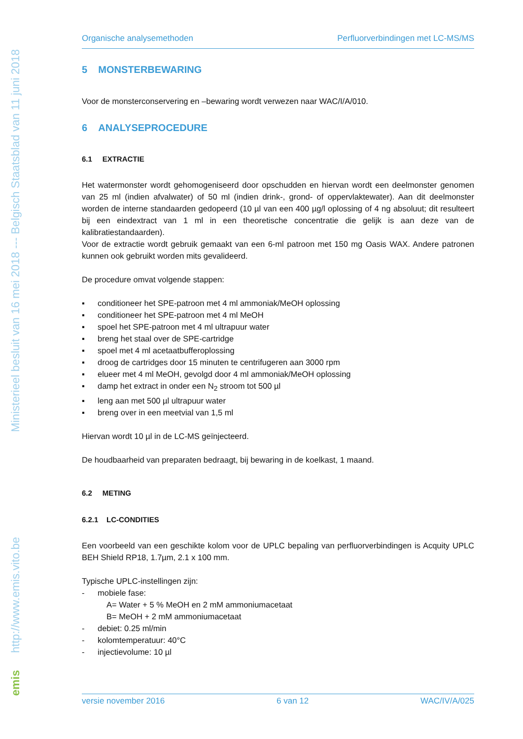Ministerieel besluit van 16 mei 2018 --- Belgisch Staatsblad van 11 juni 2018
http://www.emis.vito.be
emis
Organische analysemethoden Perfluorverbindingen met LC-MS/MS
5 MONSTERBEWARING
Voor de monsterconservering en –bewaring wordt verwezen naar WAC/I/A/010.
6 ANALYSEPROCEDURE
6.1 EXTRACTIE
Het watermonster wordt gehomogeniseerd door opschudden en hiervan wordt een deelmonster genomen van 25 ml (indien afvalwater) of 50 ml (indien drink-, grond- of oppervlaktewater). Aan dit deelmonster worden de interne standaarden gedopeerd (10 µl van een 400 µg/l oplossing of 4 ng absoluut; dit resulteert bij een eindextract van 1 ml in een theoretische concentratie die gelijk is aan deze van de kalibratiestandaarden).
Voor de extractie wordt gebruik gemaakt van een 6-ml patroon met 150 mg Oasis WAX. Andere patronen kunnen ook gebruikt worden mits gevalideerd.
De procedure omvat volgende stappen:
▪ conditioneer het SPE-patroon met 4 ml ammoniak/MeOH oplossing
▪ conditioneer het SPE-patroon met 4 ml MeOH
▪ spoel het SPE-patroon met 4 ml ultrapuur water
▪ breng het staal over de SPE-cartridge
▪ spoel met 4 ml acetaatbufferoplossing
▪ droog de cartridges door 15 minuten te centrifugeren aan 3000 rpm
▪ elueer met 4 ml MeOH, gevolgd door 4 ml ammoniak/MeOH oplossing
▪ damp het extract in onder een N<sub>2</sub> stroom tot 500 µl
▪ leng aan met 500 µl ultrapuur water
▪ breng over in een meetvial van 1,5 ml
Hiervan wordt 10 µl in de LC-MS geïnjecteerd.
De houdbaarheid van preparaten bedraagt, bij bewaring in de koelkast, 1 maand.
6.2 METING
6.2.1 LC-CONDITIES
Een voorbeeld van een geschikte kolom voor de UPLC bepaling van perfluorverbindingen is Acquity UPLC BEH Shield RP18, 1.7µm, 2.1 x 100 mm.
Typische UPLC-instellingen zijn:
- mobiele fase:
A= Water + 5 % MeOH en 2 mM ammoniumacetaat
B= MeOH + 2 mM ammoniumacetaat
- debiet: 0.25 ml/min
- kolomtemperatuur: 40°C
- injectievolume: 10 µl
versie november 2016 6 van 12 WAC/IV/A/025